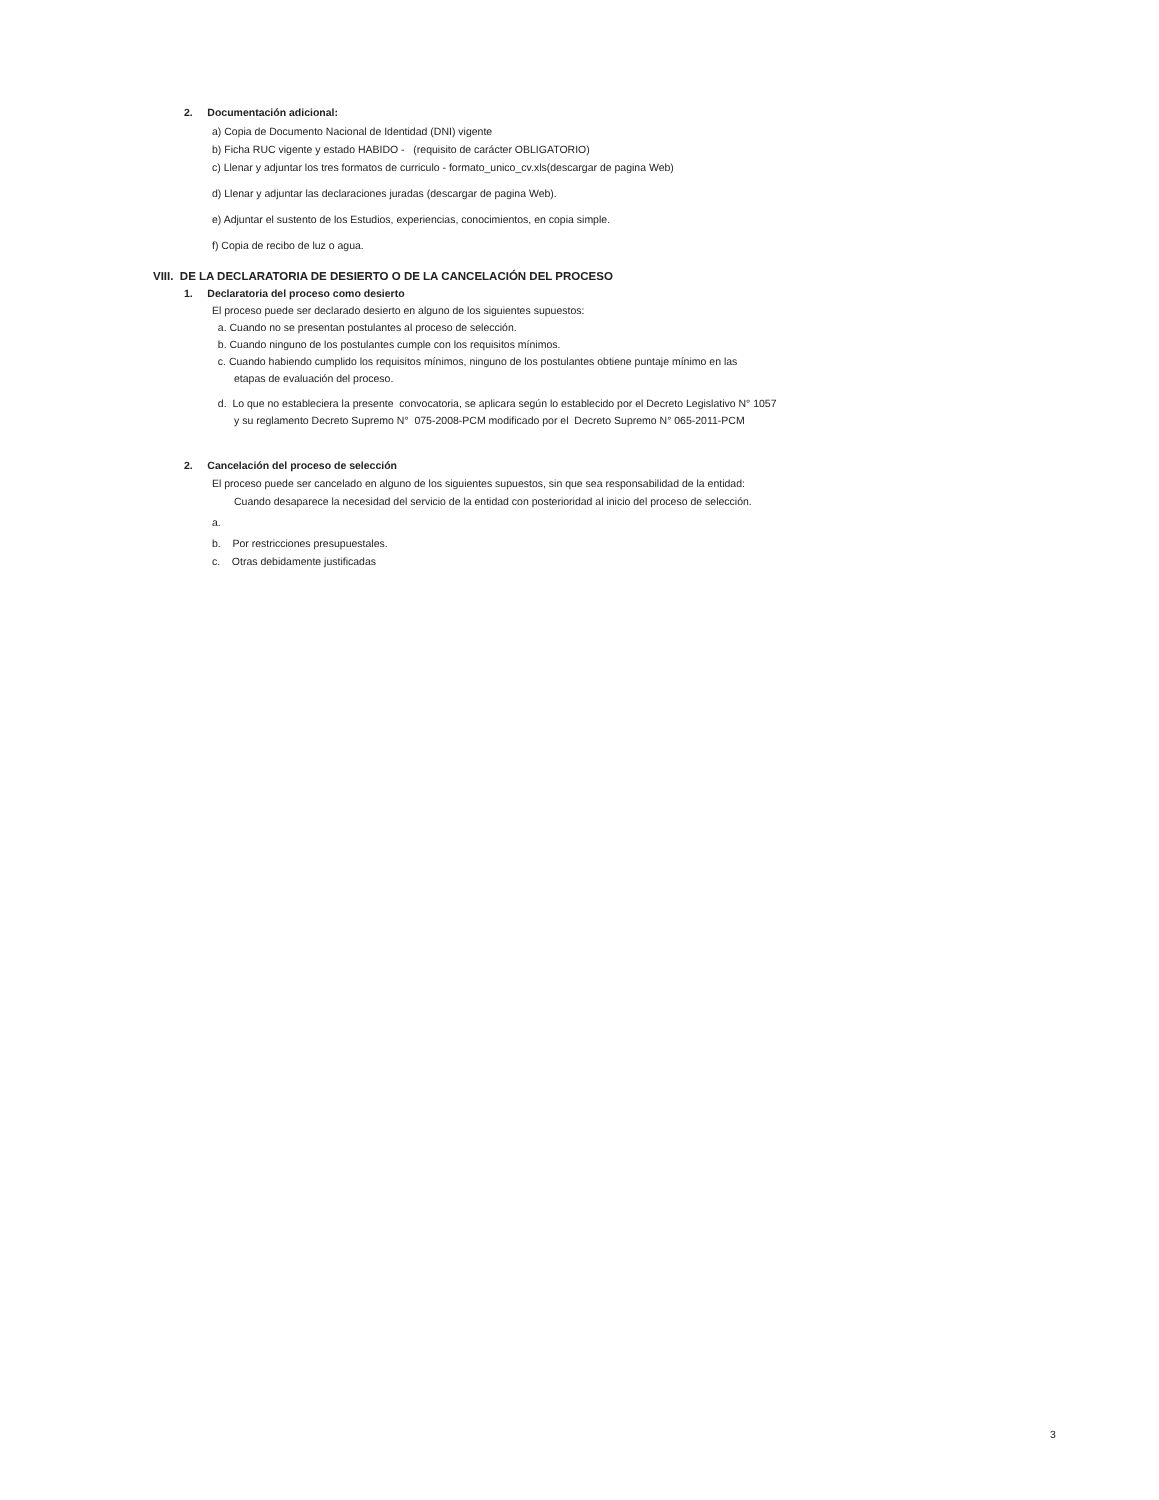2. Documentación adicional:
a) Copia de Documento Nacional de Identidad (DNI) vigente
b) Ficha RUC vigente y estado HABIDO - (requisito de carácter OBLIGATORIO)
c) Llenar y adjuntar los tres formatos de curriculo - formato_unico_cv.xls(descargar de pagina Web)
d) Llenar y adjuntar las declaraciones juradas (descargar de pagina Web).
e) Adjuntar el sustento de los Estudios, experiencias, conocimientos, en copia simple.
f) Copia de recibo de luz o agua.
VIII. DE LA DECLARATORIA DE DESIERTO O DE LA CANCELACIÓN DEL PROCESO
1. Declaratoria del proceso como desierto
El proceso puede ser declarado desierto en alguno de los siguientes supuestos:
a. Cuando no se presentan postulantes al proceso de selección.
b. Cuando ninguno de los postulantes cumple con los requisitos mínimos.
c. Cuando habiendo cumplido los requisitos mínimos, ninguno de los postulantes obtiene puntaje mínimo en las
etapas de evaluación del proceso.
d. Lo que no estableciera la presente convocatoria, se aplicara según lo establecido por el Decreto Legislativo N° 1057
y su reglamento Decreto Supremo N° 075-2008-PCM modificado por el Decreto Supremo N° 065-2011-PCM
2. Cancelación del proceso de selección
El proceso puede ser cancelado en alguno de los siguientes supuestos, sin que sea responsabilidad de la entidad:
Cuando desaparece la necesidad del servicio de la entidad con posterioridad al inicio del proceso de selección.
a.
b. Por restricciones presupuestales.
c. Otras debidamente justificadas
3